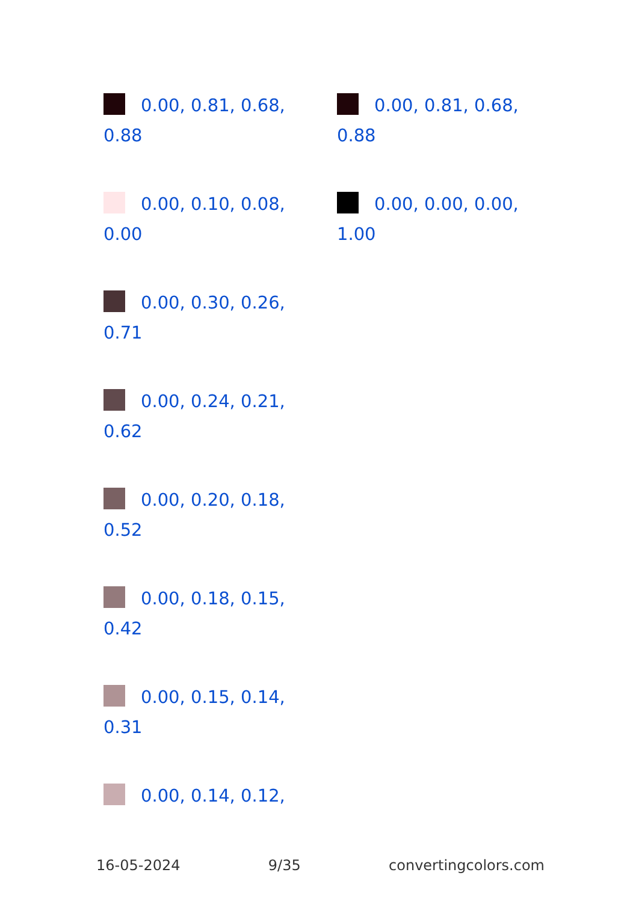0.00, 0.81, 0.68, 0.88
0.00, 0.10, 0.08, 0.00
0.00, 0.30, 0.26, 0.71
0.00, 0.24, 0.21, 0.62
0.00, 0.20, 0.18, 0.52
0.00, 0.18, 0.15, 0.42
0.00, 0.15, 0.14, 0.31
0.00, 0.14, 0.12,
0.00, 0.81, 0.68, 0.88
0.00, 0.00, 0.00, 1.00
16-05-2024 9/35 convertingcolors.com